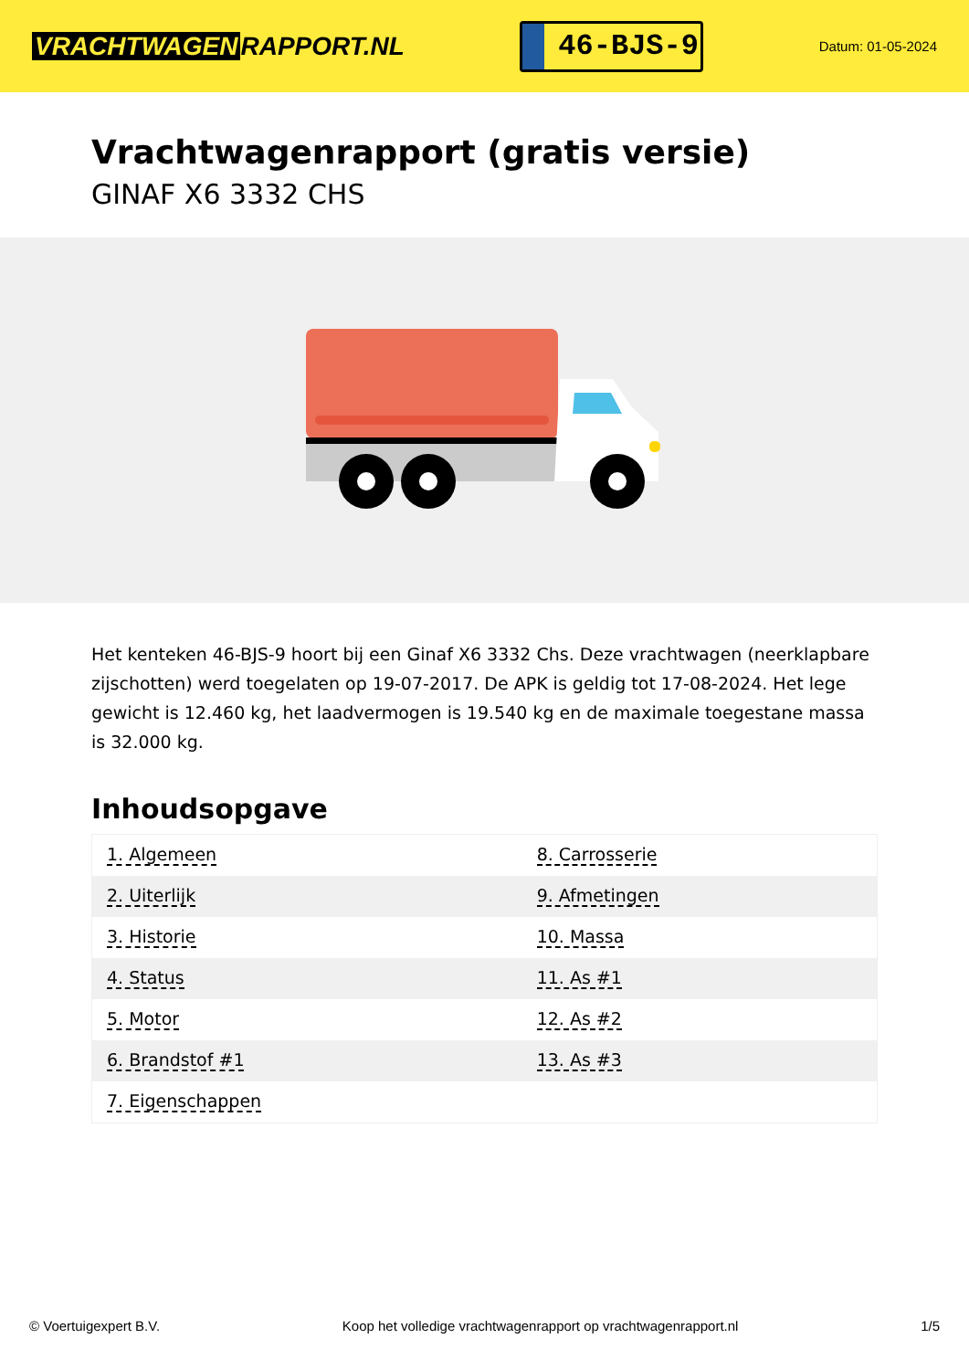VRACHTWAGEN RAPPORT.NL
46-BJS-9
Datum: 01-05-2024
Vrachtwagenrapport (gratis versie)
GINAF X6 3332 CHS
Het kenteken 46-BJS-9 hoort bij een Ginaf X6 3332 Chs. Deze vrachtwagen (neerklapbare zijschotten) werd toegelaten op 19-07-2017. De APK is geldig tot 17-08-2024. Het lege gewicht is 12.460 kg, het laadvermogen is 19.540 kg en de maximale toegestane massa is 32.000 kg.
Inhoudsopgave
| 1. Algemeen | 8. Carrosserie |
| 2. Uiterlijk | 9. Afmetingen |
| 3. Historie | 10. Massa |
| 4. Status | 11. As #1 |
| 5. Motor | 12. As #2 |
| 6. Brandstof #1 | 13. As #3 |
| 7. Eigenschappen | |
© Voertuigexpert B.V. Koop het volledige vrachtwagenrapport op vrachtwagenrapport.nl
1/5